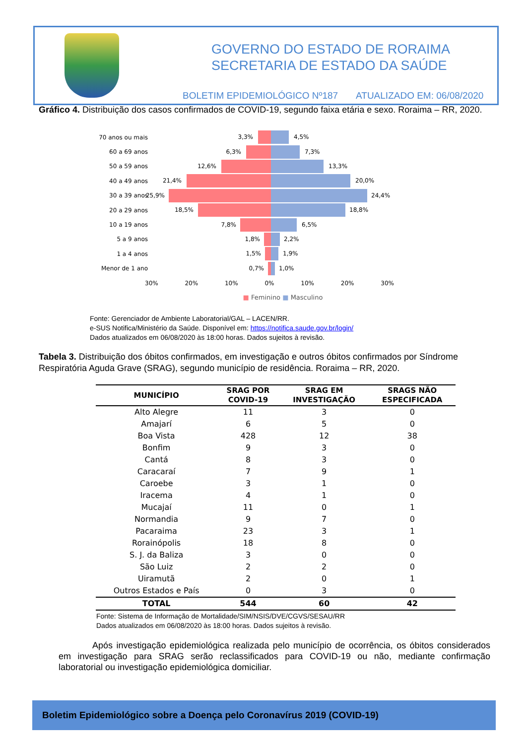GOVERNO DO ESTADO DE RORAIMA
SECRETARIA DE ESTADO DA SAÚDE
BOLETIM EPIDEMIOLÓGICO Nº187 ATUALIZADO EM: 06/08/2020
Gráfico 4. Distribuição dos casos confirmados de COVID-19, segundo faixa etária e sexo. Roraima – RR, 2020.
70 anos ou mais
3,3% 4,5%
60 a 69 anos
6,3% 7,3%
50 a 59 anos
12,6% 13,3%
40 a 49 anos
21,4% 20,0%
30 a 39 anos
25,9% 24,4%
20 a 29 anos
18,5% 18,8%
10 a 19 anos
7,8% 6,5%
5 a 9 anos
1,8% 2,2%
1 a 4 anos
1,5% 1,9%
Menor de 1 ano
0,7% 1,0%
30% 20% 10% 0% 10% 20% 30%
■ Feminino ■ Masculino
Fonte: Gerenciador de Ambiente Laboratorial/GAL – LACEN/RR.
e-SUS Notifica/Ministério da Saúde. Disponível em: https://notifica.saude.gov.br/login/
Dados atualizados em 06/08/2020 às 18:00 horas. Dados sujeitos à revisão.
Tabela 3. Distribuição dos óbitos confirmados, em investigação e outros óbitos confirmados por Síndrome Respiratória Aguda Grave (SRAG), segundo município de residência. Roraima – RR, 2020.
| MUNICÍPIO | SRAG POR COVID-19 | SRAG EM INVESTIGAÇÃO | SRAGS NÃO ESPECIFICADA |
| --- | --- | --- | --- |
| Alto Alegre | 11 | 3 | 0 |
| Amajarí | 6 | 5 | 0 |
| Boa Vista | 428 | 12 | 38 |
| Bonfim | 9 | 3 | 0 |
| Cantá | 8 | 3 | 0 |
| Caracaraí | 7 | 9 | 1 |
| Caroebe | 3 | 1 | 0 |
| Iracema | 4 | 1 | 0 |
| Mucajaí | 11 | 0 | 1 |
| Normandia | 9 | 7 | 0 |
| Pacaraima | 23 | 3 | 1 |
| Rorainópolis | 18 | 8 | 0 |
| S. J. da Baliza | 3 | 0 | 0 |
| São Luiz | 2 | 2 | 0 |
| Uiramutã | 2 | 0 | 1 |
| Outros Estados e País | 0 | 3 | 0 |
| TOTAL | 544 | 60 | 42 |
Fonte: Sistema de Informação de Mortalidade/SIM/NSIS/DVE/CGVS/SESAU/RR
Dados atualizados em 06/08/2020 às 18:00 horas. Dados sujeitos à revisão.
Após investigação epidemiológica realizada pelo município de ocorrência, os óbitos considerados em investigação para SRAG serão reclassificados para COVID-19 ou não, mediante confirmação laboratorial ou investigação epidemiológica domiciliar.
Boletim Epidemiológico sobre a Doença pelo Coronavírus 2019 (COVID-19)